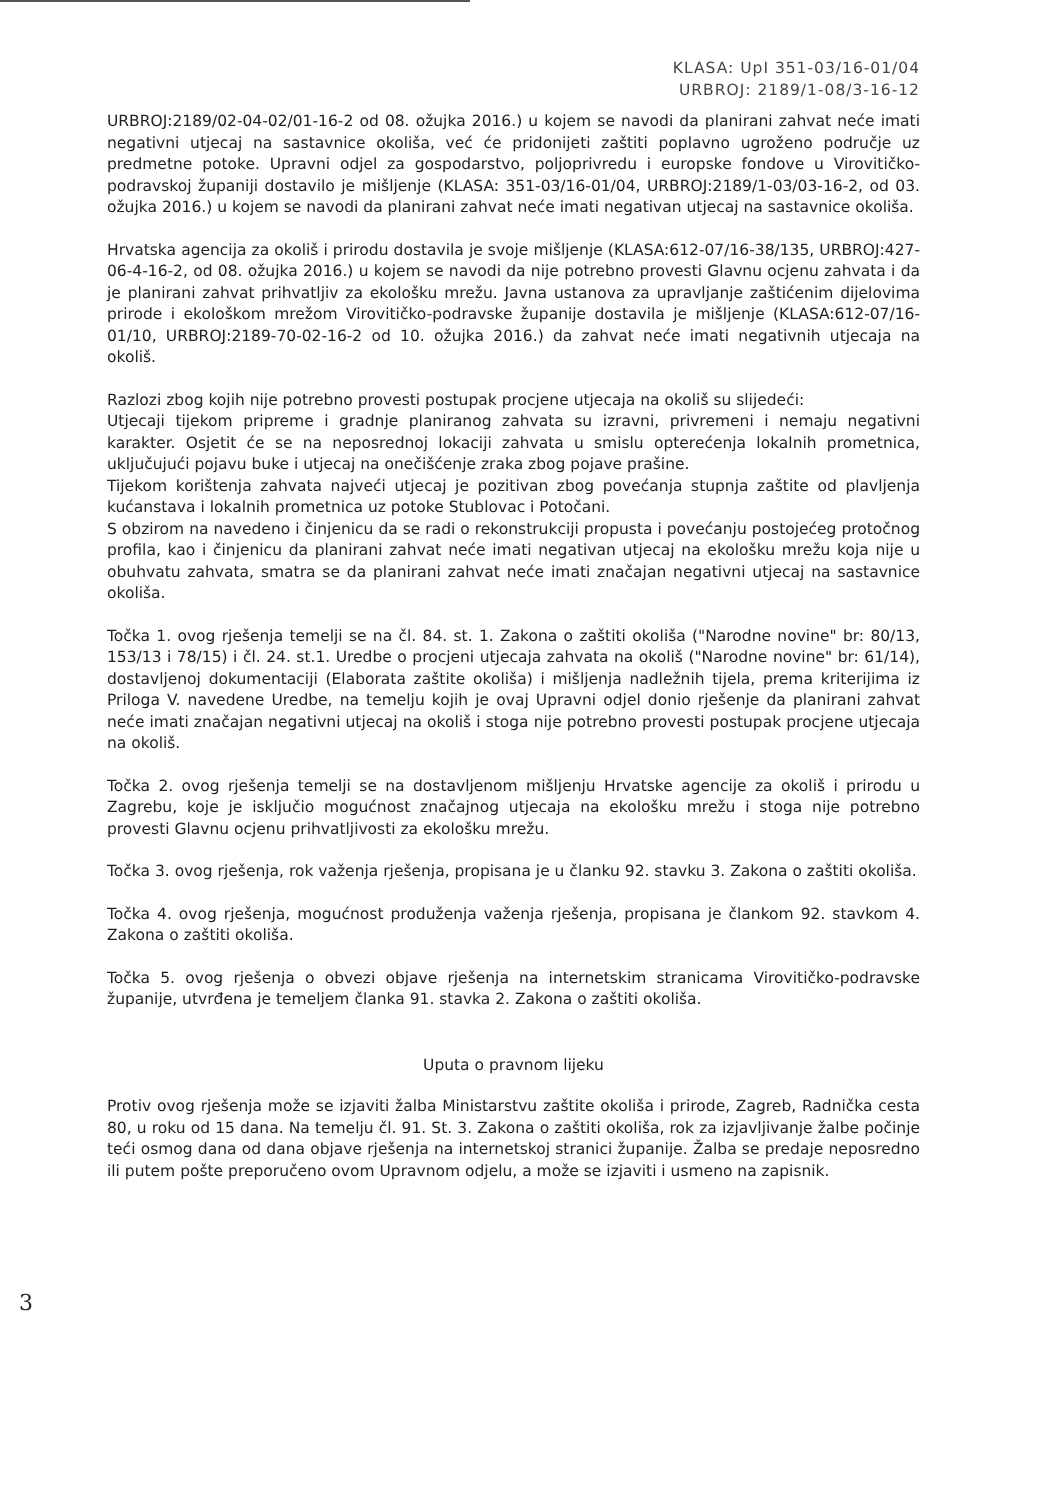KLASA: UpI 351-03/16-01/04
URBROJ: 2189/1-08/3-16-12
URBROJ:2189/02-04-02/01-16-2 od 08. ožujka 2016.) u kojem se navodi da planirani zahvat neće imati negativni utjecaj na sastavnice okoliša, već će pridonijeti zaštiti poplavno ugroženo područje uz predmetne potoke. Upravni odjel za gospodarstvo, poljoprivredu i europske fondove u Virovitičko-podravskoj županiji dostavilo je mišljenje (KLASA: 351-03/16-01/04, URBROJ:2189/1-03/03-16-2, od 03. ožujka 2016.) u kojem se navodi da planirani zahvat neće imati negativan utjecaj na sastavnice okoliša.
Hrvatska agencija za okoliš i prirodu dostavila je svoje mišljenje (KLASA:612-07/16-38/135, URBROJ:427-06-4-16-2, od 08. ožujka 2016.) u kojem se navodi da nije potrebno provesti Glavnu ocjenu zahvata i da je planirani zahvat prihvatljiv za ekološku mrežu. Javna ustanova za upravljanje zaštićenim dijelovima prirode i ekološkom mrežom Virovitičko-podravske županije dostavila je mišljenje (KLASA:612-07/16-01/10, URBROJ:2189-70-02-16-2 od 10. ožujka 2016.) da zahvat neće imati negativnih utjecaja na okoliš.
Razlozi zbog kojih nije potrebno provesti postupak procjene utjecaja na okoliš su slijedeći:
Utjecaji tijekom pripreme i gradnje planiranog zahvata su izravni, privremeni i nemaju negativni karakter. Osjetit će se na neposrednoj lokaciji zahvata u smislu opterećenja lokalnih prometnica, uključujući pojavu buke i utjecaj na onečišćenje zraka zbog pojave prašine.
Tijekom korištenja zahvata najveći utjecaj je pozitivan zbog povećanja stupnja zaštite od plavljenja kućanstava i lokalnih prometnica uz potoke Stublovac i Potočani.
S obzirom na navedeno i činjenicu da se radi o rekonstrukciji propusta i povećanju postojećeg protočnog profila, kao i činjenicu da planirani zahvat neće imati negativan utjecaj na ekološku mrežu koja nije u obuhvatu zahvata, smatra se da planirani zahvat neće imati značajan negativni utjecaj na sastavnice okoliša.
Točka 1. ovog rješenja temelji se na čl. 84. st. 1. Zakona o zaštiti okoliša ("Narodne novine" br: 80/13, 153/13 i 78/15) i čl. 24. st.1. Uredbe o procjeni utjecaja zahvata na okoliš ("Narodne novine" br: 61/14), dostavljenoj dokumentaciji (Elaborata zaštite okoliša) i mišljenja nadležnih tijela, prema kriterijima iz Priloga V. navedene Uredbe, na temelju kojih je ovaj Upravni odjel donio rješenje da planirani zahvat neće imati značajan negativni utjecaj na okoliš i stoga nije potrebno provesti postupak procjene utjecaja na okoliš.
Točka 2. ovog rješenja temelji se na dostavljenom mišljenju Hrvatske agencije za okoliš i prirodu u Zagrebu, koje je isključio mogućnost značajnog utjecaja na ekološku mrežu i stoga nije potrebno provesti Glavnu ocjenu prihvatljivosti za ekološku mrežu.
Točka 3. ovog rješenja, rok važenja rješenja, propisana je u članku 92. stavku 3. Zakona o zaštiti okoliša.
Točka 4. ovog rješenja, mogućnost produženja važenja rješenja, propisana je člankom 92. stavkom 4. Zakona o zaštiti okoliša.
Točka 5. ovog rješenja o obvezi objave rješenja na internetskim stranicama Virovitičko-podravske županije, utvrđena je temeljem članka 91. stavka 2. Zakona o zaštiti okoliša.
Uputa o pravnom lijeku
Protiv ovog rješenja može se izjaviti žalba Ministarstvu zaštite okoliša i prirode, Zagreb, Radnička cesta 80, u roku od 15 dana. Na temelju čl. 91. St. 3. Zakona o zaštiti okoliša, rok za izjavljivanje žalbe počinje teći osmog dana od dana objave rješenja na internetskoj stranici županije. Žalba se predaje neposredno ili putem pošte preporučeno ovom Upravnom odjelu, a može se izjaviti i usmeno na zapisnik.
3